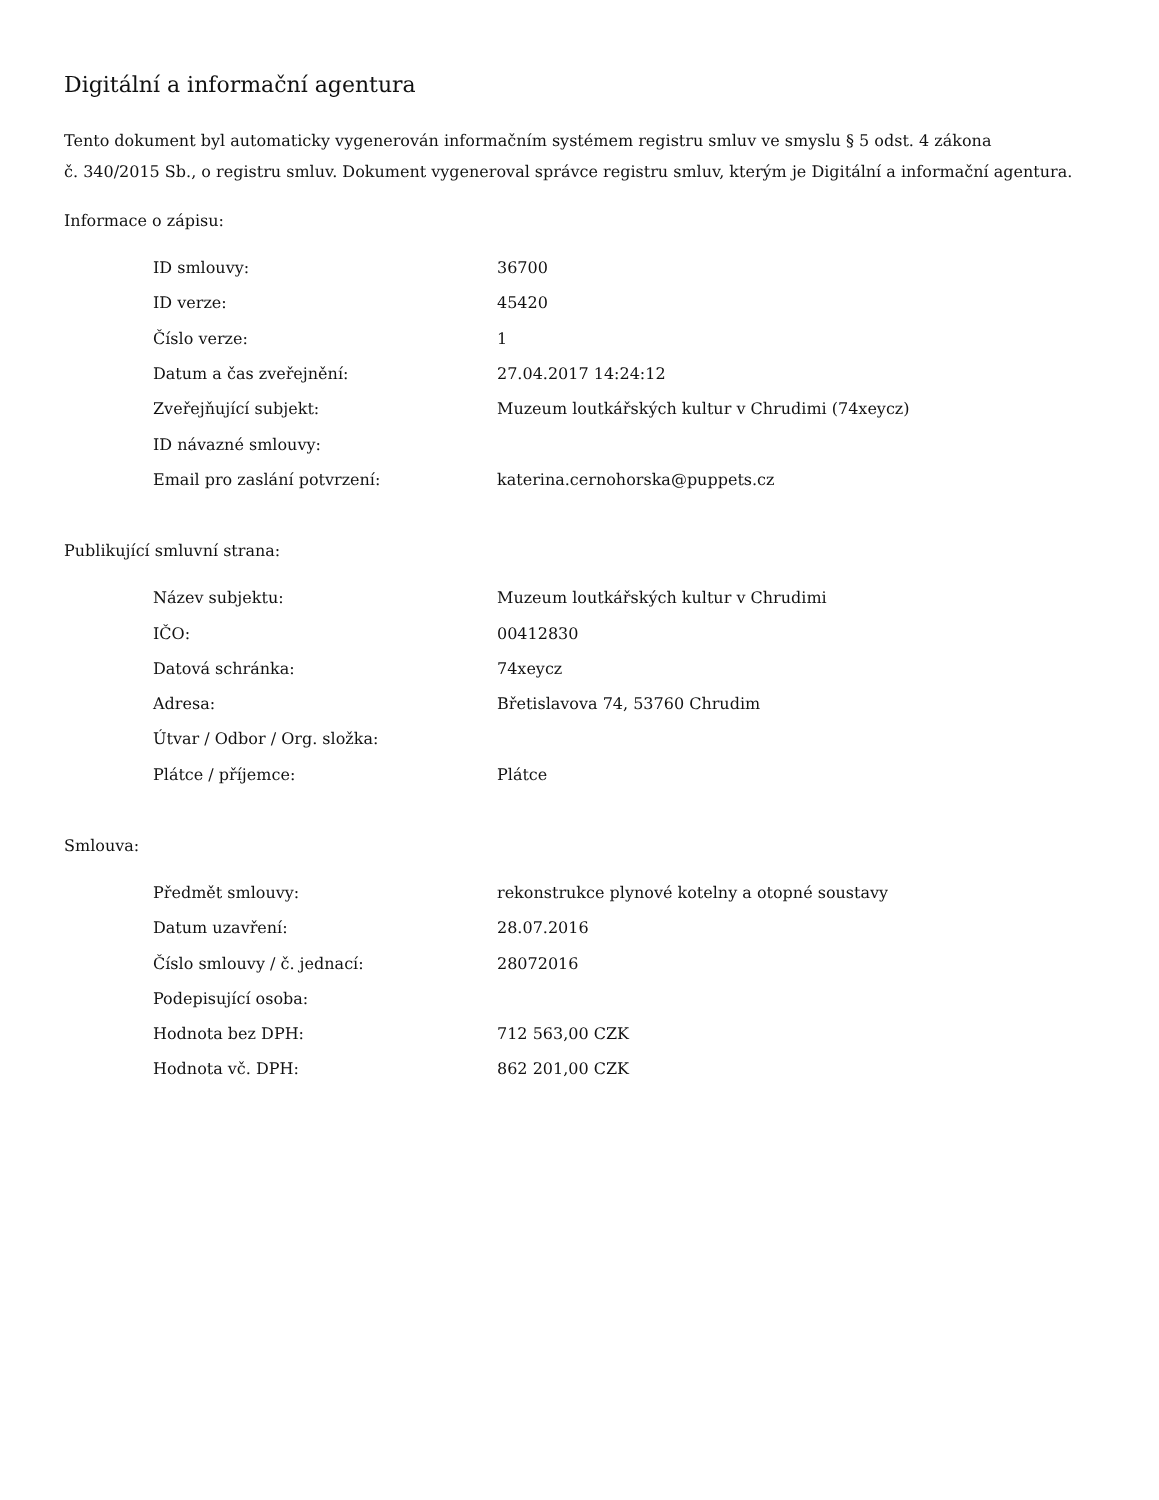Digitální a informační agentura
Tento dokument byl automaticky vygenerován informačním systémem registru smluv ve smyslu § 5 odst. 4 zákona
č. 340/2015 Sb., o registru smluv. Dokument vygeneroval správce registru smluv, kterým je Digitální a informační agentura.
Informace o zápisu:
| ID smlouvy: | 36700 |
| ID verze: | 45420 |
| Číslo verze: | 1 |
| Datum a čas zveřejnění: | 27.04.2017 14:24:12 |
| Zveřejňující subjekt: | Muzeum loutkářských kultur v Chrudimi (74xeycz) |
| ID návazné smlouvy: | |
| Email pro zaslání potvrzení: | katerina.cernohorska@puppets.cz |
Publikující smluvní strana:
| Název subjektu: | Muzeum loutkářských kultur v Chrudimi |
| IČO: | 00412830 |
| Datová schránka: | 74xeycz |
| Adresa: | Břetislavova 74, 53760 Chrudim |
| Útvar / Odbor / Org. složka: | |
| Plátce / příjemce: | Plátce |
Smlouva:
| Předmět smlouvy: | rekonstrukce plynové kotelny a otopné soustavy |
| Datum uzavření: | 28.07.2016 |
| Číslo smlouvy / č. jednací: | 28072016 |
| Podepisující osoba: | |
| Hodnota bez DPH: | 712 563,00 CZK |
| Hodnota vč. DPH: | 862 201,00 CZK |